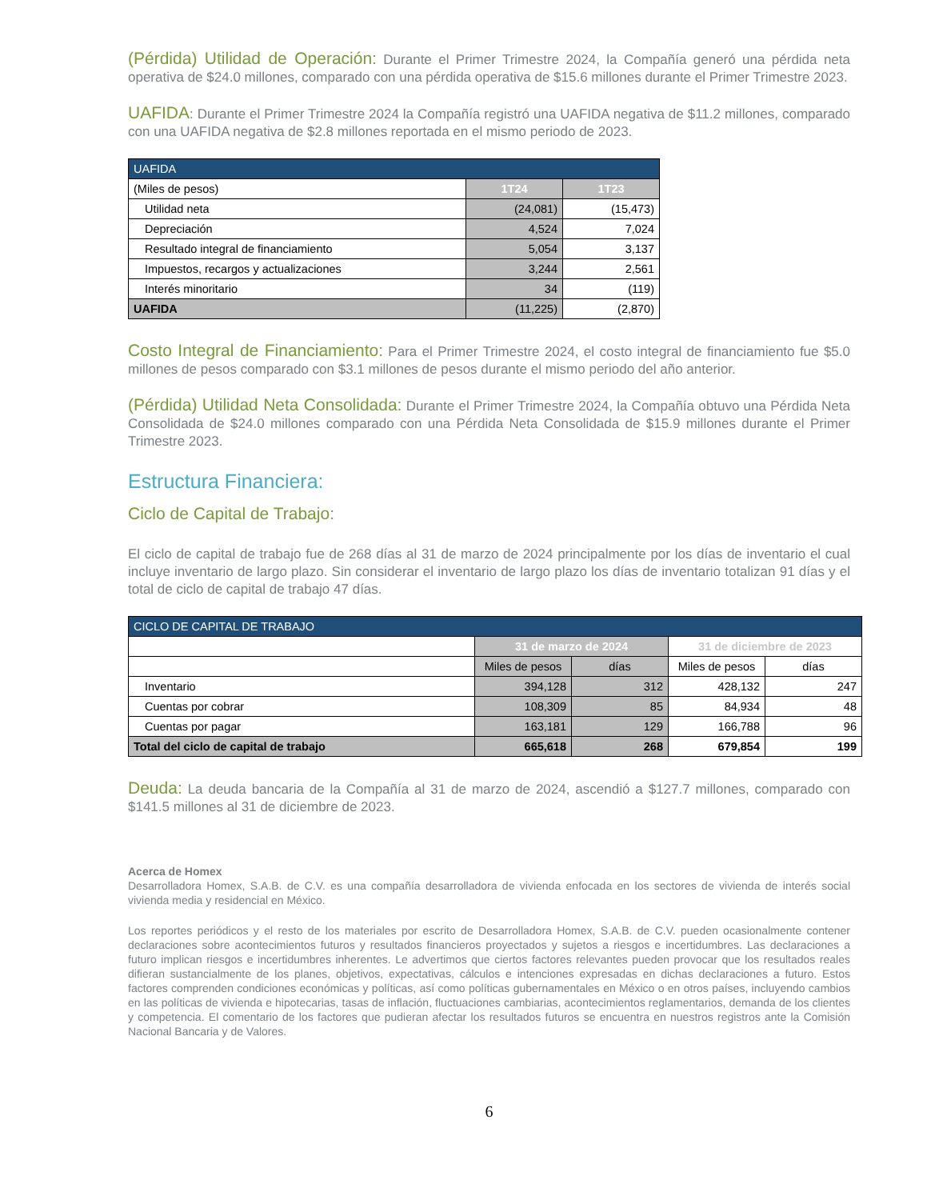(Pérdida) Utilidad de Operación: Durante el Primer Trimestre 2024, la Compañía generó una pérdida neta operativa de $24.0 millones, comparado con una pérdida operativa de $15.6 millones durante el Primer Trimestre 2023.
UAFIDA: Durante el Primer Trimestre 2024 la Compañía registró una UAFIDA negativa de $11.2 millones, comparado con una UAFIDA negativa de $2.8 millones reportada en el mismo periodo de 2023.
| UAFIDA | | |
| --- | --- | --- |
| (Miles de pesos) | 1T24 | 1T23 |
| Utilidad neta | (24,081) | (15,473) |
| Depreciación | 4,524 | 7,024 |
| Resultado integral de financiamiento | 5,054 | 3,137 |
| Impuestos, recargos y actualizaciones | 3,244 | 2,561 |
| Interés minoritario | 34 | (119) |
| UAFIDA | (11,225) | (2,870) |
Costo Integral de Financiamiento: Para el Primer Trimestre 2024, el costo integral de financiamiento fue $5.0 millones de pesos comparado con $3.1 millones de pesos durante el mismo periodo del año anterior.
(Pérdida) Utilidad Neta Consolidada: Durante el Primer Trimestre 2024, la Compañía obtuvo una Pérdida Neta Consolidada de $24.0 millones comparado con una Pérdida Neta Consolidada de $15.9 millones durante el Primer Trimestre 2023.
Estructura Financiera:
Ciclo de Capital de Trabajo:
El ciclo de capital de trabajo fue de 268 días al 31 de marzo de 2024 principalmente por los días de inventario el cual incluye inventario de largo plazo. Sin considerar el inventario de largo plazo los días de inventario totalizan 91 días y el total de ciclo de capital de trabajo 47 días.
| CICLO DE CAPITAL DE TRABAJO | | | | |
| --- | --- | --- | --- | --- |
| | 31 de marzo de 2024 | | 31 de diciembre de 2023 | |
| | Miles de pesos | días | Miles de pesos | días |
| Inventario | 394,128 | 312 | 428,132 | 247 |
| Cuentas por cobrar | 108,309 | 85 | 84,934 | 48 |
| Cuentas por pagar | 163,181 | 129 | 166,788 | 96 |
| Total del ciclo de capital de trabajo | 665,618 | 268 | 679,854 | 199 |
Deuda: La deuda bancaria de la Compañía al 31 de marzo de 2024, ascendió a $127.7 millones, comparado con $141.5 millones al 31 de diciembre de 2023.
Acerca de Homex
Desarrolladora Homex, S.A.B. de C.V. es una compañía desarrolladora de vivienda enfocada en los sectores de vivienda de interés social vivienda media y residencial en México.
Los reportes periódicos y el resto de los materiales por escrito de Desarrolladora Homex, S.A.B. de C.V. pueden ocasionalmente contener declaraciones sobre acontecimientos futuros y resultados financieros proyectados y sujetos a riesgos e incertidumbres. Las declaraciones a futuro implican riesgos e incertidumbres inherentes. Le advertimos que ciertos factores relevantes pueden provocar que los resultados reales difieran sustancialmente de los planes, objetivos, expectativas, cálculos e intenciones expresadas en dichas declaraciones a futuro. Estos factores comprenden condiciones económicas y políticas, así como políticas gubernamentales en México o en otros países, incluyendo cambios en las políticas de vivienda e hipotecarias, tasas de inflación, fluctuaciones cambiarias, acontecimientos reglamentarios, demanda de los clientes y competencia. El comentario de los factores que pudieran afectar los resultados futuros se encuentra en nuestros registros ante la Comisión Nacional Bancaria y de Valores.
6